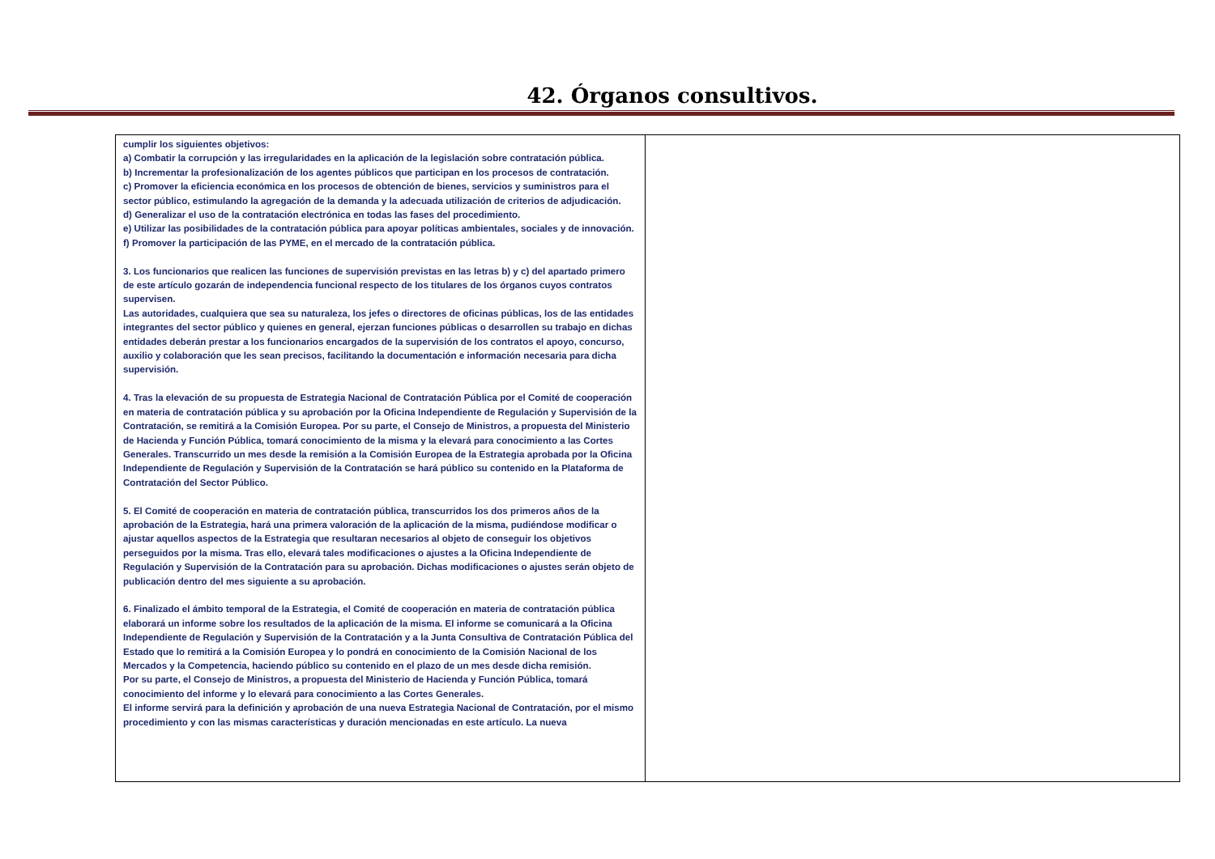42. Órganos consultivos.
| cumplir los siguientes objetivos: a) Combatir la corrupción y las irregularidades en la aplicación de la legislación sobre contratación pública. b) Incrementar la profesionalización de los agentes públicos que participan en los procesos de contratación. c) Promover la eficiencia económica en los procesos de obtención de bienes, servicios y suministros para el sector público, estimulando la agregación de la demanda y la adecuada utilización de criterios de adjudicación. d) Generalizar el uso de la contratación electrónica en todas las fases del procedimiento. e) Utilizar las posibilidades de la contratación pública para apoyar políticas ambientales, sociales y de innovación. f) Promover la participación de las PYME, en el mercado de la contratación pública. 3. Los funcionarios que realicen las funciones de supervisión previstas en las letras b) y c) del apartado primero de este artículo gozarán de independencia funcional respecto de los titulares de los órganos cuyos contratos supervisen. Las autoridades, cualquiera que sea su naturaleza, los jefes o directores de oficinas públicas, los de las entidades integrantes del sector público y quienes en general, ejerzan funciones públicas o desarrollen su trabajo en dichas entidades deberán prestar a los funcionarios encargados de la supervisión de los contratos el apoyo, concurso, auxilio y colaboración que les sean precisos, facilitando la documentación e información necesaria para dicha supervisión. 4. Tras la elevación de su propuesta de Estrategia Nacional de Contratación Pública por el Comité de cooperación en materia de contratación pública y su aprobación por la Oficina Independiente de Regulación y Supervisión de la Contratación, se remitirá a la Comisión Europea. Por su parte, el Consejo de Ministros, a propuesta del Ministerio de Hacienda y Función Pública, tomará conocimiento de la misma y la elevará para conocimiento a las Cortes Generales. Transcurrido un mes desde la remisión a la Comisión Europea de la Estrategia aprobada por la Oficina Independiente de Regulación y Supervisión de la Contratación se hará público su contenido en la Plataforma de Contratación del Sector Público. 5. El Comité de cooperación en materia de contratación pública, transcurridos los dos primeros años de la aprobación de la Estrategia, hará una primera valoración de la aplicación de la misma, pudiéndose modificar o ajustar aquellos aspectos de la Estrategia que resultaran necesarios al objeto de conseguir los objetivos perseguidos por la misma. Tras ello, elevará tales modificaciones o ajustes a la Oficina Independiente de Regulación y Supervisión de la Contratación para su aprobación. Dichas modificaciones o ajustes serán objeto de publicación dentro del mes siguiente a su aprobación. 6. Finalizado el ámbito temporal de la Estrategia, el Comité de cooperación en materia de contratación pública elaborará un informe sobre los resultados de la aplicación de la misma. El informe se comunicará a la Oficina Independiente de Regulación y Supervisión de la Contratación y a la Junta Consultiva de Contratación Pública del Estado que lo remitirá a la Comisión Europea y lo pondrá en conocimiento de la Comisión Nacional de los Mercados y la Competencia, haciendo público su contenido en el plazo de un mes desde dicha remisión. Por su parte, el Consejo de Ministros, a propuesta del Ministerio de Hacienda y Función Pública, tomará conocimiento del informe y lo elevará para conocimiento a las Cortes Generales. El informe servirá para la definición y aprobación de una nueva Estrategia Nacional de Contratación, por el mismo procedimiento y con las mismas características y duración mencionadas en este artículo. La nueva | |